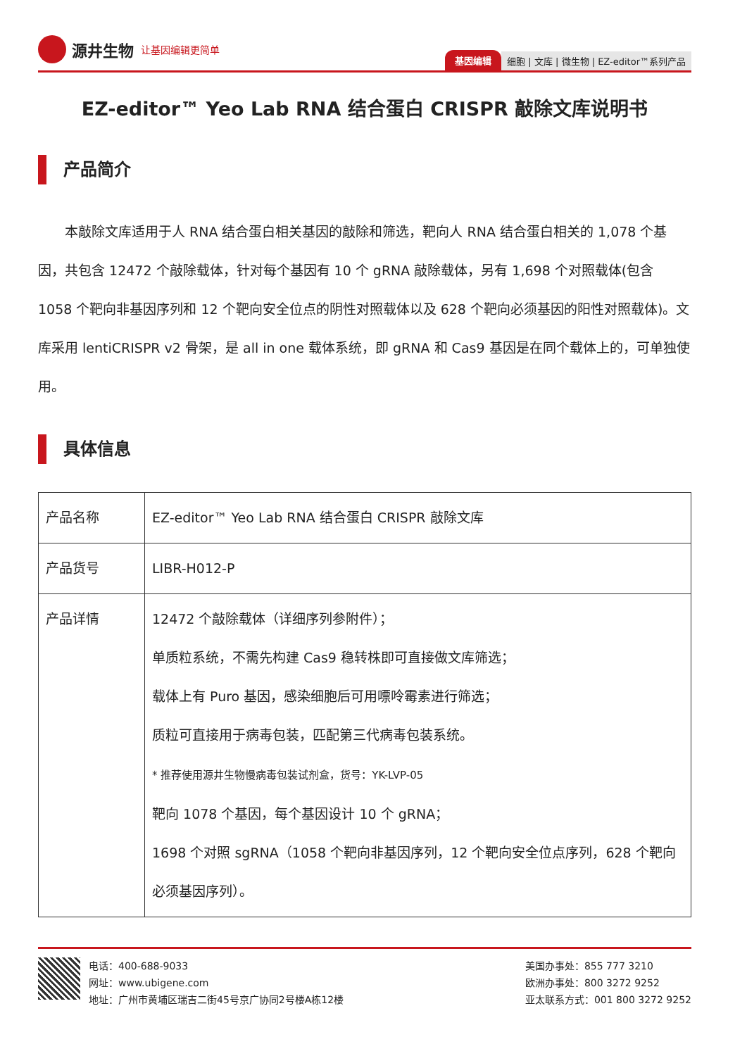源井生物 让基因编辑更简单
基因编辑 细胞 | 文库 | 微生物 | EZ-editor™系列产品
EZ-editor™ Yeo Lab RNA 结合蛋白 CRISPR 敲除文库说明书
产品简介
本敲除文库适用于人 RNA 结合蛋白相关基因的敲除和筛选，靶向人 RNA 结合蛋白相关的 1,078 个基因，共包含 12472 个敲除载体，针对每个基因有 10 个 gRNA 敲除载体，另有 1,698 个对照载体(包含 1058 个靶向非基因序列和 12 个靶向安全位点的阴性对照载体以及 628 个靶向必须基因的阳性对照载体)。文库采用 lentiCRISPR v2 骨架，是 all in one 载体系统，即 gRNA 和 Cas9 基因是在同个载体上的，可单独使用。
具体信息
| 产品名称 | EZ-editor™ Yeo Lab RNA 结合蛋白 CRISPR 敲除文库 |
| 产品货号 | LIBR-H012-P |
| 产品详情 | 12472 个敲除载体（详细序列参附件）； 单质粒系统，不需先构建 Cas9 稳转株即可直接做文库筛选； 载体上有 Puro 基因，感染细胞后可用嘌呤霉素进行筛选； 质粒可直接用于病毒包装，匹配第三代病毒包装系统。 * 推荐使用源井生物慢病毒包装试剂盒，货号：YK-LVP-05 靶向 1078 个基因，每个基因设计 10 个 gRNA； 1698 个对照 sgRNA（1058 个靶向非基因序列，12 个靶向安全位点序列，628 个靶向必须基因序列）。 |
电话：400-688-9033
网址：www.ubigene.com
地址：广州市黄埔区瑞吉二街45号京广协同2号楼A栋12楼
美国办事处：855 777 3210
欧洲办事处：800 3272 9252
亚太联系方式：001 800 3272 9252